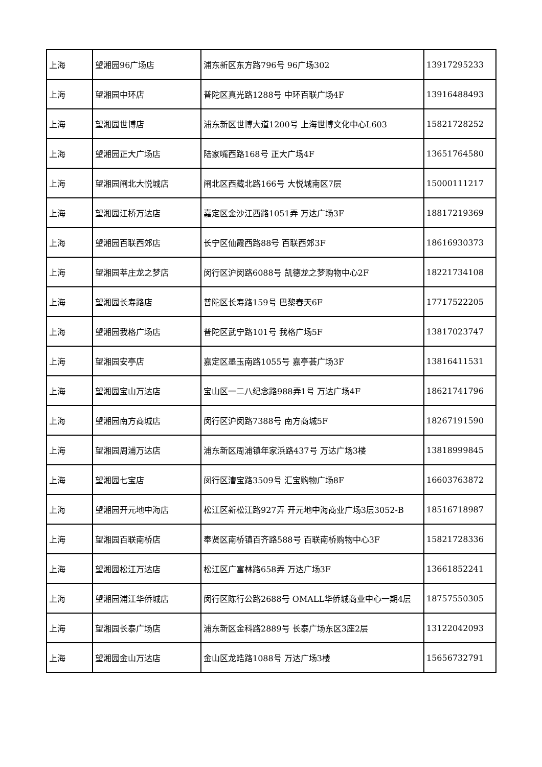| 上海 | 望湘园96广场店 | 浦东新区东方路796号 96广场302 | 13917295233 |
| 上海 | 望湘园中环店 | 普陀区真光路1288号 中环百联广场4F | 13916488493 |
| 上海 | 望湘园世博店 | 浦东新区世博大道1200号 上海世博文化中心L603 | 15821728252 |
| 上海 | 望湘园正大广场店 | 陆家嘴西路168号 正大广场4F | 13651764580 |
| 上海 | 望湘园闸北大悦城店 | 闸北区西藏北路166号 大悦城南区7层 | 15000111217 |
| 上海 | 望湘园江桥万达店 | 嘉定区金沙江西路1051弄 万达广场3F | 18817219369 |
| 上海 | 望湘园百联西郊店 | 长宁区仙霞西路88号 百联西郊3F | 18616930373 |
| 上海 | 望湘园莘庄龙之梦店 | 闵行区沪闵路6088号 凯德龙之梦购物中心2F | 18221734108 |
| 上海 | 望湘园长寿路店 | 普陀区长寿路159号 巴黎春天6F | 17717522205 |
| 上海 | 望湘园我格广场店 | 普陀区武宁路101号 我格广场5F | 13817023747 |
| 上海 | 望湘园安亭店 | 嘉定区墨玉南路1055号 嘉亭荟广场3F | 13816411531 |
| 上海 | 望湘园宝山万达店 | 宝山区一二八纪念路988弄1号 万达广场4F | 18621741796 |
| 上海 | 望湘园南方商城店 | 闵行区沪闵路7388号 南方商城5F | 18267191590 |
| 上海 | 望湘园周浦万达店 | 浦东新区周浦镇年家浜路437号 万达广场3楼 | 13818999845 |
| 上海 | 望湘园七宝店 | 闵行区漕宝路3509号 汇宝购物广场8F | 16603763872 |
| 上海 | 望湘园开元地中海店 | 松江区新松江路927弄 开元地中海商业广场3层3052-B | 18516718987 |
| 上海 | 望湘园百联南桥店 | 奉贤区南桥镇百齐路588号 百联南桥购物中心3F | 15821728336 |
| 上海 | 望湘园松江万达店 | 松江区广富林路658弄 万达广场3F | 13661852241 |
| 上海 | 望湘园浦江华侨城店 | 闵行区陈行公路2688号 OMALL华侨城商业中心一期4层 | 18757550305 |
| 上海 | 望湘园长泰广场店 | 浦东新区金科路2889号 长泰广场东区3座2层 | 13122042093 |
| 上海 | 望湘园金山万达店 | 金山区龙皓路1088号 万达广场3楼 | 15656732791 |